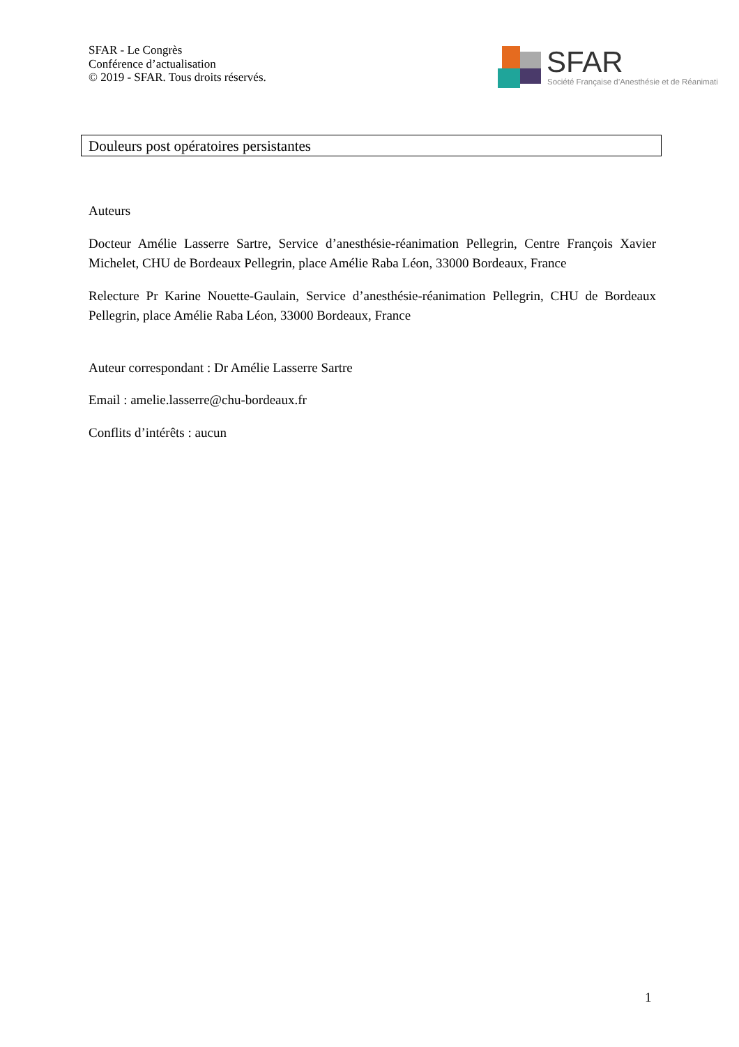SFAR - Le Congrès
Conférence d’actualisation
© 2019 - SFAR. Tous droits réservés.
SFAR Société Française d’Anesthésie et de Réanimati
Douleurs post opératoires persistantes
Auteurs
Docteur Amélie Lasserre Sartre, Service d’anesthésie-réanimation Pellegrin, Centre François Xavier Michelet, CHU de Bordeaux Pellegrin, place Amélie Raba Léon, 33000 Bordeaux, France
Relecture Pr Karine Nouette-Gaulain, Service d’anesthésie-réanimation Pellegrin, CHU de Bordeaux Pellegrin, place Amélie Raba Léon, 33000 Bordeaux, France
Auteur correspondant : Dr Amélie Lasserre Sartre
Email : amelie.lasserre@chu-bordeaux.fr
Conflits d’intérêts : aucun
1